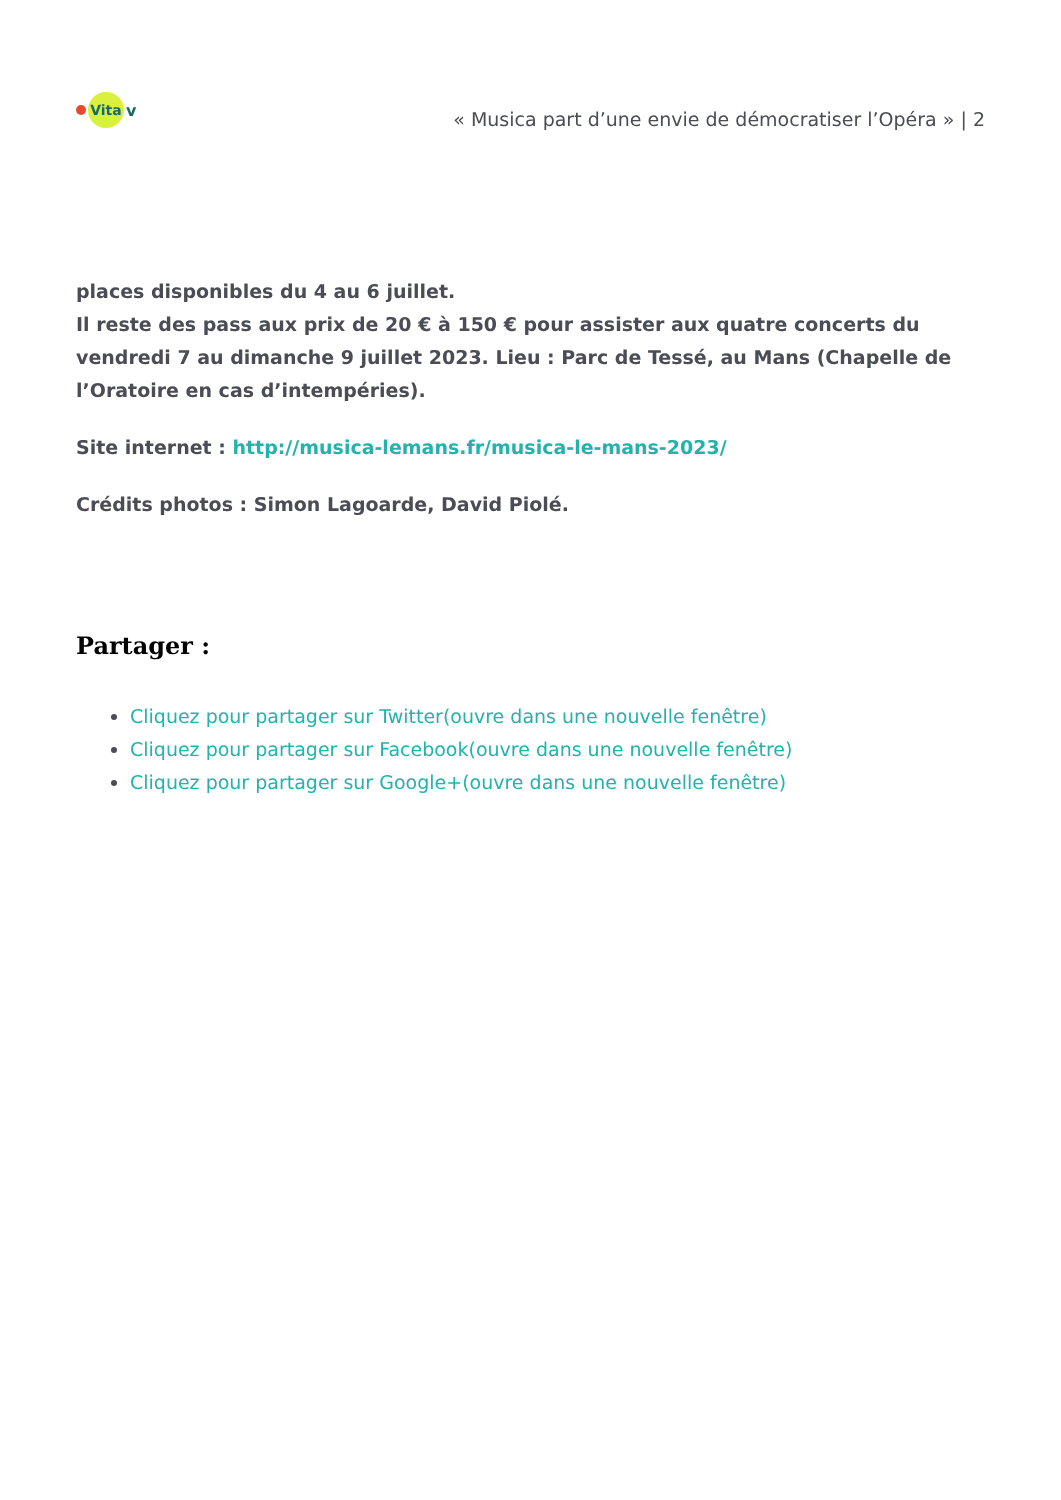Vita v
« Musica part d’une envie de démocratiser l’Opéra » | 2
places disponibles du 4 au 6 juillet.
Il reste des pass aux prix de 20 € à 150 € pour assister aux quatre concerts du vendredi 7 au dimanche 9 juillet 2023. Lieu : Parc de Tessé, au Mans (Chapelle de l’Oratoire en cas d’intempéries).
Site internet : http://musica-lemans.fr/musica-le-mans-2023/
Crédits photos : Simon Lagoarde, David Piolé.
Partager :
Cliquez pour partager sur Twitter(ouvre dans une nouvelle fenêtre)
Cliquez pour partager sur Facebook(ouvre dans une nouvelle fenêtre)
Cliquez pour partager sur Google+(ouvre dans une nouvelle fenêtre)